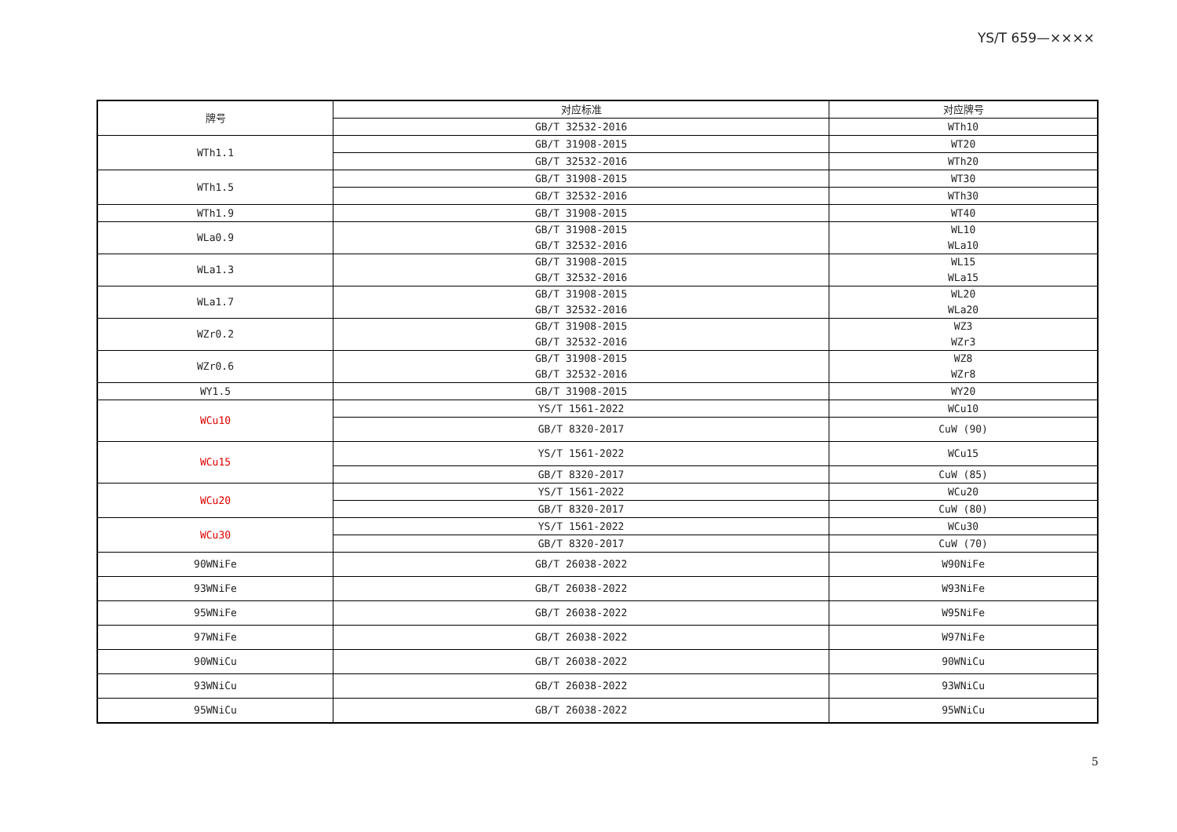YS/T 659—××××
| 牌号 | 对应标准 | 对应牌号 |
| --- | --- | --- |
| | GB/T 32532-2016 | WTh10 |
| WTh1.1 | GB/T 31908-2015 | WT20 |
| | GB/T 32532-2016 | WTh20 |
| WTh1.5 | GB/T 31908-2015 | WT30 |
| | GB/T 32532-2016 | WTh30 |
| WTh1.9 | GB/T 31908-2015 | WT40 |
| WLa0.9 | GB/T 31908-2015 GB/T 32532-2016 | WL10 WLa10 |
| WLa1.3 | GB/T 31908-2015 GB/T 32532-2016 | WL15 WLa15 |
| WLa1.7 | GB/T 31908-2015 GB/T 32532-2016 | WL20 WLa20 |
| WZr0.2 | GB/T 31908-2015 GB/T 32532-2016 | WZ3 WZr3 |
| WZr0.6 | GB/T 31908-2015 GB/T 32532-2016 | WZ8 WZr8 |
| WY1.5 | GB/T 31908-2015 | WY20 |
| WCu10 | YS/T 1561-2022 | WCu10 |
| | GB/T 8320-2017 | CuW (90) |
| WCu15 | YS/T 1561-2022 | WCu15 |
| | GB/T 8320-2017 | CuW (85) |
| WCu20 | YS/T 1561-2022 | WCu20 |
| | GB/T 8320-2017 | CuW (80) |
| WCu30 | YS/T 1561-2022 | WCu30 |
| | GB/T 8320-2017 | CuW (70) |
| 90WNiFe | GB/T 26038-2022 | W90NiFe |
| 93WNiFe | GB/T 26038-2022 | W93NiFe |
| 95WNiFe | GB/T 26038-2022 | W95NiFe |
| 97WNiFe | GB/T 26038-2022 | W97NiFe |
| 90WNiCu | GB/T 26038-2022 | 90WNiCu |
| 93WNiCu | GB/T 26038-2022 | 93WNiCu |
| 95WNiCu | GB/T 26038-2022 | 95WNiCu |
5